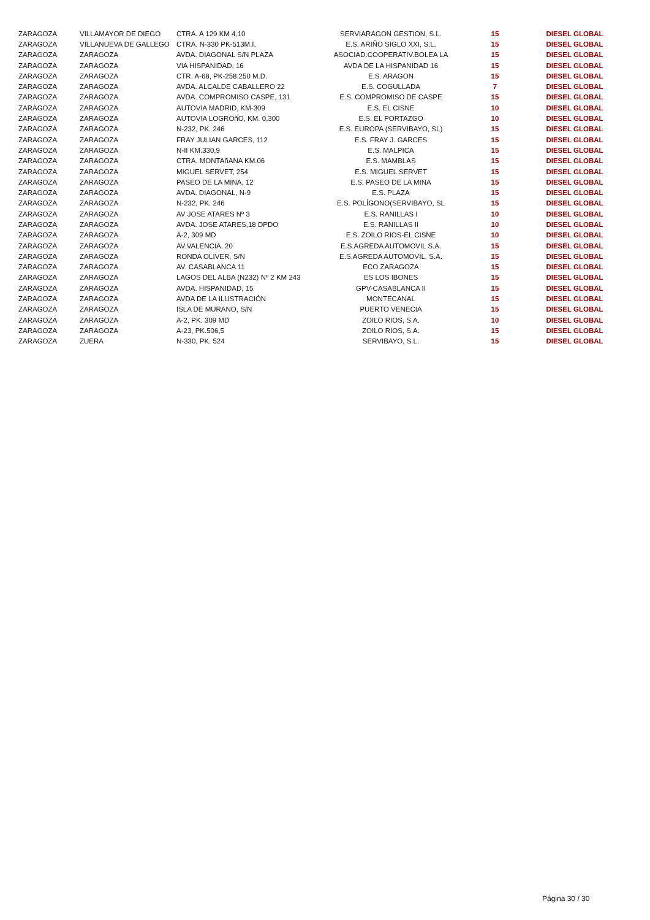| ZARAGOZA | VILLAMAYOR DE DIEGO | CTRA. A 129 KM 4,10 | SERVIARAGON GESTION, S.L. | 15 | DIESEL GLOBAL |
| ZARAGOZA | VILLANUEVA DE GALLEGO | CTRA. N-330 PK-513M.I. | E.S. ARIÑO SIGLO XXI, S.L. | 15 | DIESEL GLOBAL |
| ZARAGOZA | ZARAGOZA | AVDA. DIAGONAL S/N PLAZA | ASOCIAD.COOPERATIV.BOLEA LA | 15 | DIESEL GLOBAL |
| ZARAGOZA | ZARAGOZA | VIA HISPANIDAD, 16 | AVDA DE LA HISPANIDAD 16 | 15 | DIESEL GLOBAL |
| ZARAGOZA | ZARAGOZA | CTR. A-68, PK-258.250 M.D. | E.S. ARAGON | 15 | DIESEL GLOBAL |
| ZARAGOZA | ZARAGOZA | AVDA. ALCALDE CABALLERO 22 | E.S. COGULLADA | 7 | DIESEL GLOBAL |
| ZARAGOZA | ZARAGOZA | AVDA. COMPROMISO CASPE, 131 | E.S. COMPROMISO DE CASPE | 15 | DIESEL GLOBAL |
| ZARAGOZA | ZARAGOZA | AUTOVIA MADRID, KM-309 | E.S. EL CISNE | 10 | DIESEL GLOBAL |
| ZARAGOZA | ZARAGOZA | AUTOVIA LOGROñO, KM. 0,300 | E.S. EL PORTAZGO | 10 | DIESEL GLOBAL |
| ZARAGOZA | ZARAGOZA | N-232, PK. 246 | E.S. EUROPA (SERVIBAYO, SL) | 15 | DIESEL GLOBAL |
| ZARAGOZA | ZARAGOZA | FRAY JULIAN GARCES, 112 | E.S. FRAY J. GARCES | 15 | DIESEL GLOBAL |
| ZARAGOZA | ZARAGOZA | N-II KM.330,9 | E.S. MALPICA | 15 | DIESEL GLOBAL |
| ZARAGOZA | ZARAGOZA | CTRA. MONTAñANA KM.06 | E.S. MAMBLAS | 15 | DIESEL GLOBAL |
| ZARAGOZA | ZARAGOZA | MIGUEL SERVET, 254 | E.S. MIGUEL SERVET | 15 | DIESEL GLOBAL |
| ZARAGOZA | ZARAGOZA | PASEO DE LA MINA, 12 | E.S. PASEO DE LA MINA | 15 | DIESEL GLOBAL |
| ZARAGOZA | ZARAGOZA | AVDA. DIAGONAL, N-9 | E.S. PLAZA | 15 | DIESEL GLOBAL |
| ZARAGOZA | ZARAGOZA | N-232, PK. 246 | E.S. POLÍGONO(SERVIBAYO, SL | 15 | DIESEL GLOBAL |
| ZARAGOZA | ZARAGOZA | AV JOSE ATARES Nº 3 | E.S. RANILLAS I | 10 | DIESEL GLOBAL |
| ZARAGOZA | ZARAGOZA | AVDA. JOSE ATARES,18 DPDO | E.S. RANILLAS II | 10 | DIESEL GLOBAL |
| ZARAGOZA | ZARAGOZA | A-2, 309 MD | E.S. ZOILO RIOS-EL CISNE | 10 | DIESEL GLOBAL |
| ZARAGOZA | ZARAGOZA | AV.VALENCIA, 20 | E.S.AGREDA AUTOMOVIL S.A. | 15 | DIESEL GLOBAL |
| ZARAGOZA | ZARAGOZA | RONDA OLIVER, S/N | E.S.AGREDA AUTOMOVIL, S.A. | 15 | DIESEL GLOBAL |
| ZARAGOZA | ZARAGOZA | AV. CASABLANCA 11 | ECO ZARAGOZA | 15 | DIESEL GLOBAL |
| ZARAGOZA | ZARAGOZA | LAGOS DEL ALBA (N232) Nº 2 KM 243 | ES LOS IBONES | 15 | DIESEL GLOBAL |
| ZARAGOZA | ZARAGOZA | AVDA. HISPANIDAD, 15 | GPV-CASABLANCA II | 15 | DIESEL GLOBAL |
| ZARAGOZA | ZARAGOZA | AVDA DE LA ILUSTRACIÓN | MONTECANAL | 15 | DIESEL GLOBAL |
| ZARAGOZA | ZARAGOZA | ISLA DE MURANO, S/N | PUERTO VENECIA | 15 | DIESEL GLOBAL |
| ZARAGOZA | ZARAGOZA | A-2, PK. 309 MD | ZOILO RIOS, S.A. | 10 | DIESEL GLOBAL |
| ZARAGOZA | ZARAGOZA | A-23, PK.506,5 | ZOILO RIOS, S.A. | 15 | DIESEL GLOBAL |
| ZARAGOZA | ZUERA | N-330, PK. 524 | SERVIBAYO, S.L. | 15 | DIESEL GLOBAL |
Página 30 / 30